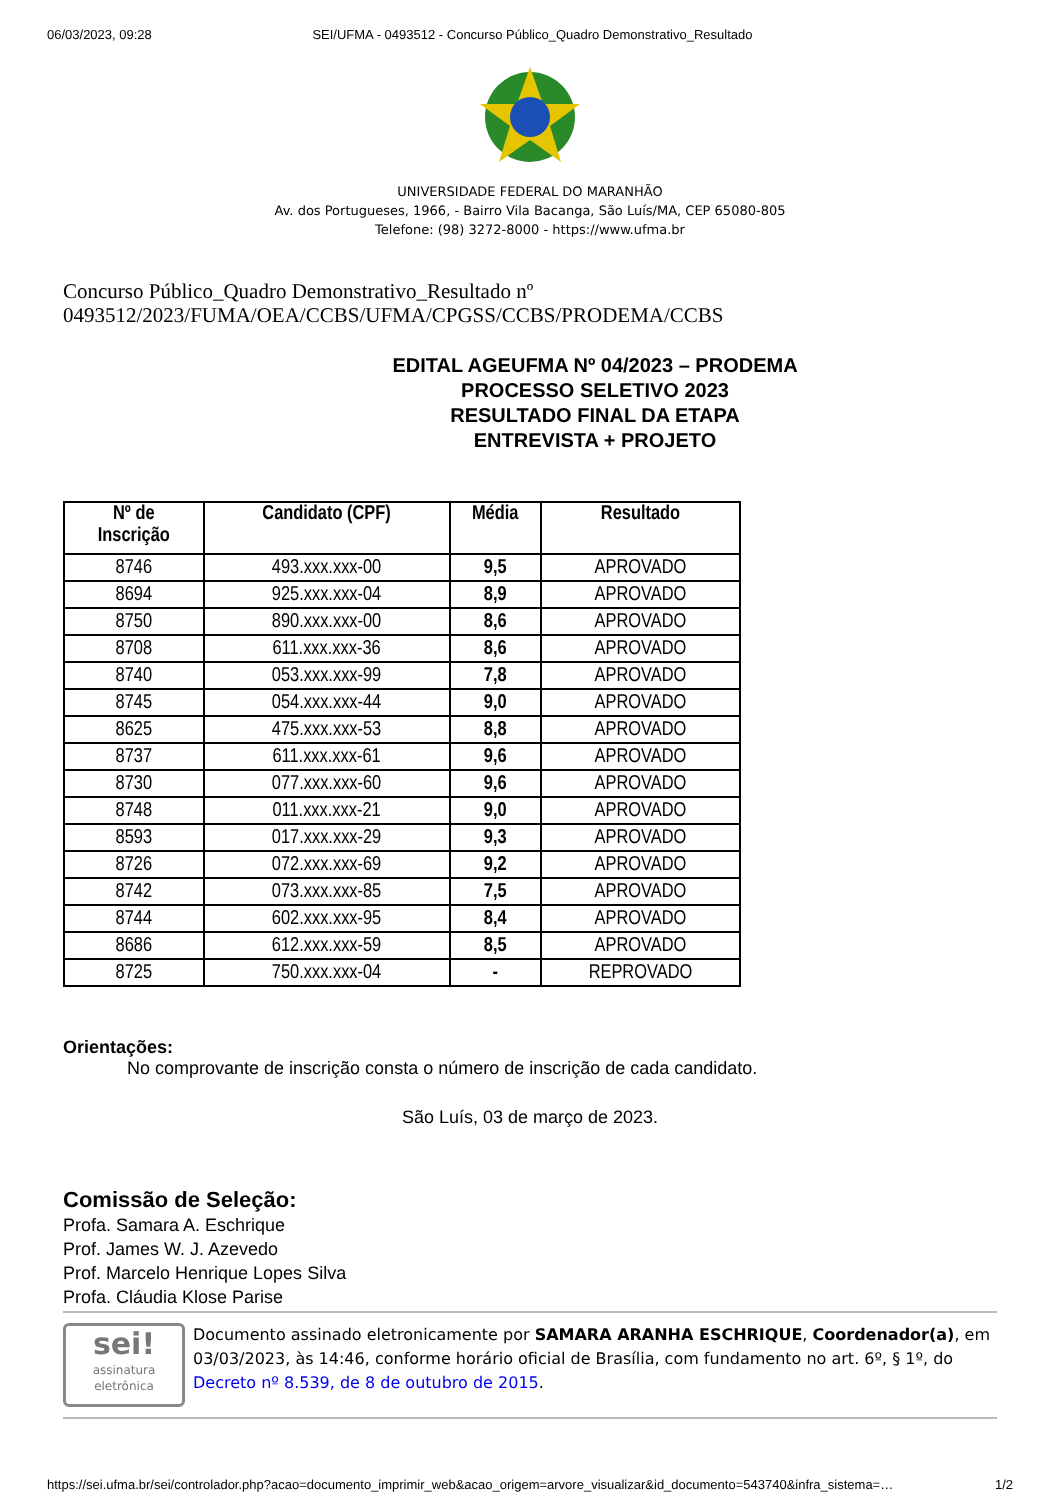06/03/2023, 09:28 SEI/UFMA - 0493512 - Concurso Público_Quadro Demonstrativo_Resultado
UNIVERSIDADE FEDERAL DO MARANHÃO
Av. dos Portugueses, 1966, - Bairro Vila Bacanga, São Luís/MA, CEP 65080-805
Telefone: (98) 3272-8000 - https://www.ufma.br
Concurso Público_Quadro Demonstrativo_Resultado nº
0493512/2023/FUMA/OEA/CCBS/UFMA/CPGSS/CCBS/PRODEMA/CCBS
EDITAL AGEUFMA Nº 04/2023 – PRODEMA
PROCESSO SELETIVO 2023
RESULTADO FINAL DA ETAPA
ENTREVISTA + PROJETO
| Nº de Inscrição | Candidato (CPF) | Média | Resultado |
| --- | --- | --- | --- |
| 8746 | 493.xxx.xxx-00 | 9,5 | APROVADO |
| 8694 | 925.xxx.xxx-04 | 8,9 | APROVADO |
| 8750 | 890.xxx.xxx-00 | 8,6 | APROVADO |
| 8708 | 611.xxx.xxx-36 | 8,6 | APROVADO |
| 8740 | 053.xxx.xxx-99 | 7,8 | APROVADO |
| 8745 | 054.xxx.xxx-44 | 9,0 | APROVADO |
| 8625 | 475.xxx.xxx-53 | 8,8 | APROVADO |
| 8737 | 611.xxx.xxx-61 | 9,6 | APROVADO |
| 8730 | 077.xxx.xxx-60 | 9,6 | APROVADO |
| 8748 | 011.xxx.xxx-21 | 9,0 | APROVADO |
| 8593 | 017.xxx.xxx-29 | 9,3 | APROVADO |
| 8726 | 072.xxx.xxx-69 | 9,2 | APROVADO |
| 8742 | 073.xxx.xxx-85 | 7,5 | APROVADO |
| 8744 | 602.xxx.xxx-95 | 8,4 | APROVADO |
| 8686 | 612.xxx.xxx-59 | 8,5 | APROVADO |
| 8725 | 750.xxx.xxx-04 | - | REPROVADO |
Orientações:
No comprovante de inscrição consta o número de inscrição de cada candidato.
São Luís, 03 de março de 2023.
Comissão de Seleção:
Profa. Samara A. Eschrique
Prof. James W. J. Azevedo
Prof. Marcelo Henrique Lopes Silva
Profa. Cláudia Klose Parise
sei!
assinatura
eletrônica
Documento assinado eletronicamente por SAMARA ARANHA ESCHRIQUE, Coordenador(a), em 03/03/2023, às 14:46, conforme horário oficial de Brasília, com fundamento no art. 6º, § 1º, do Decreto nº 8.539, de 8 de outubro de 2015.
https://sei.ufma.br/sei/controlador.php?acao=documento_imprimir_web&acao_origem=arvore_visualizar&id_documento=543740&infra_sistema=… 1/2